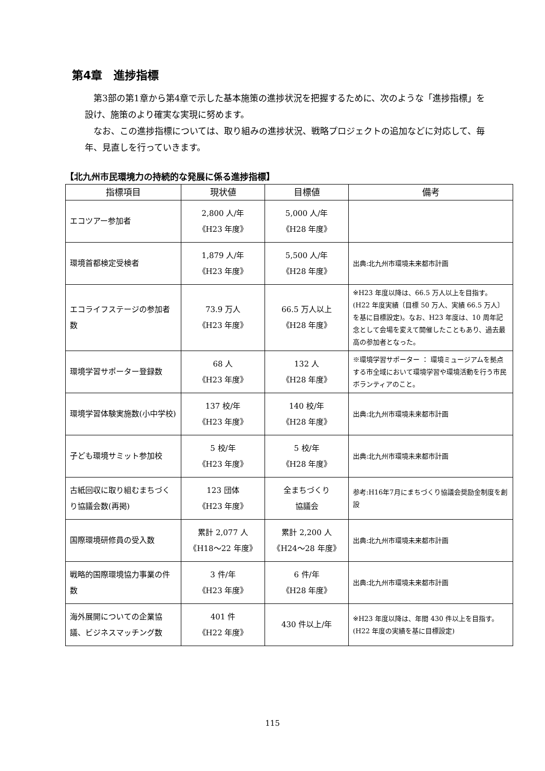第4章　進捗指標
第3部の第1章から第4章で示した基本施策の進捗状況を把握するために、次のような「進捗指標」を設け、施策のより確実な実現に努めます。
なお、この進捗指標については、取り組みの進捗状況、戦略プロジェクトの追加などに対応して、毎年、見直しを行っていきます。
【北九州市民環境力の持続的な発展に係る進捗指標】
| 指標項目 | 現状値 | 目標値 | 備考 |
| --- | --- | --- | --- |
| エコツアー参加者 | 2,800 人/年 《H23 年度》 | 5,000 人/年 《H28 年度》 | |
| 環境首都検定受検者 | 1,879 人/年 《H23 年度》 | 5,500 人/年 《H28 年度》 | 出典:北九州市環境未来都市計画 |
| エコライフステージの参加者数 | 73.9 万人 《H23 年度》 | 66.5 万人以上 《H28 年度》 | ※H23 年度以降は、66.5 万人以上を目指す。(H22 年度実績〔目標 50 万人、実績 66.5 万人〕を基に目標設定)。なお、H23 年度は、10 周年記念として会場を変えて開催したこともあり、過去最高の参加者となった。 |
| 環境学習サポーター登録数 | 68 人 《H23 年度》 | 132 人 《H28 年度》 | ※環境学習サポーター ： 環境ミュージアムを拠点する市全域において環境学習や環境活動を行う市民ボランティアのこと。 |
| 環境学習体験実施数(小中学校) | 137 校/年 《H23 年度》 | 140 校/年 《H28 年度》 | 出典:北九州市環境未来都市計画 |
| 子ども環境サミット参加校 | 5 校/年 《H23 年度》 | 5 校/年 《H28 年度》 | 出典:北九州市環境未来都市計画 |
| 古紙回収に取り組むまちづくり協議会数(再掲) | 123 団体 《H23 年度》 | 全まちづくり 協議会 | 参考:H16年7月にまちづくり協議会奨励金制度を創設 |
| 国際環境研修員の受入数 | 累計 2,077 人 《H18～22 年度》 | 累計 2,200 人 《H24～28 年度》 | 出典:北九州市環境未来都市計画 |
| 戦略的国際環境協力事業の件数 | 3 件/年 《H23 年度》 | 6 件/年 《H28 年度》 | 出典:北九州市環境未来都市計画 |
| 海外展開についての企業協議、ビジネスマッチング数 | 401 件 《H22 年度》 | 430 件以上/年 | ※H23 年度以降は、年間 430 件以上を目指す。 (H22 年度の実績を基に目標設定) |
115